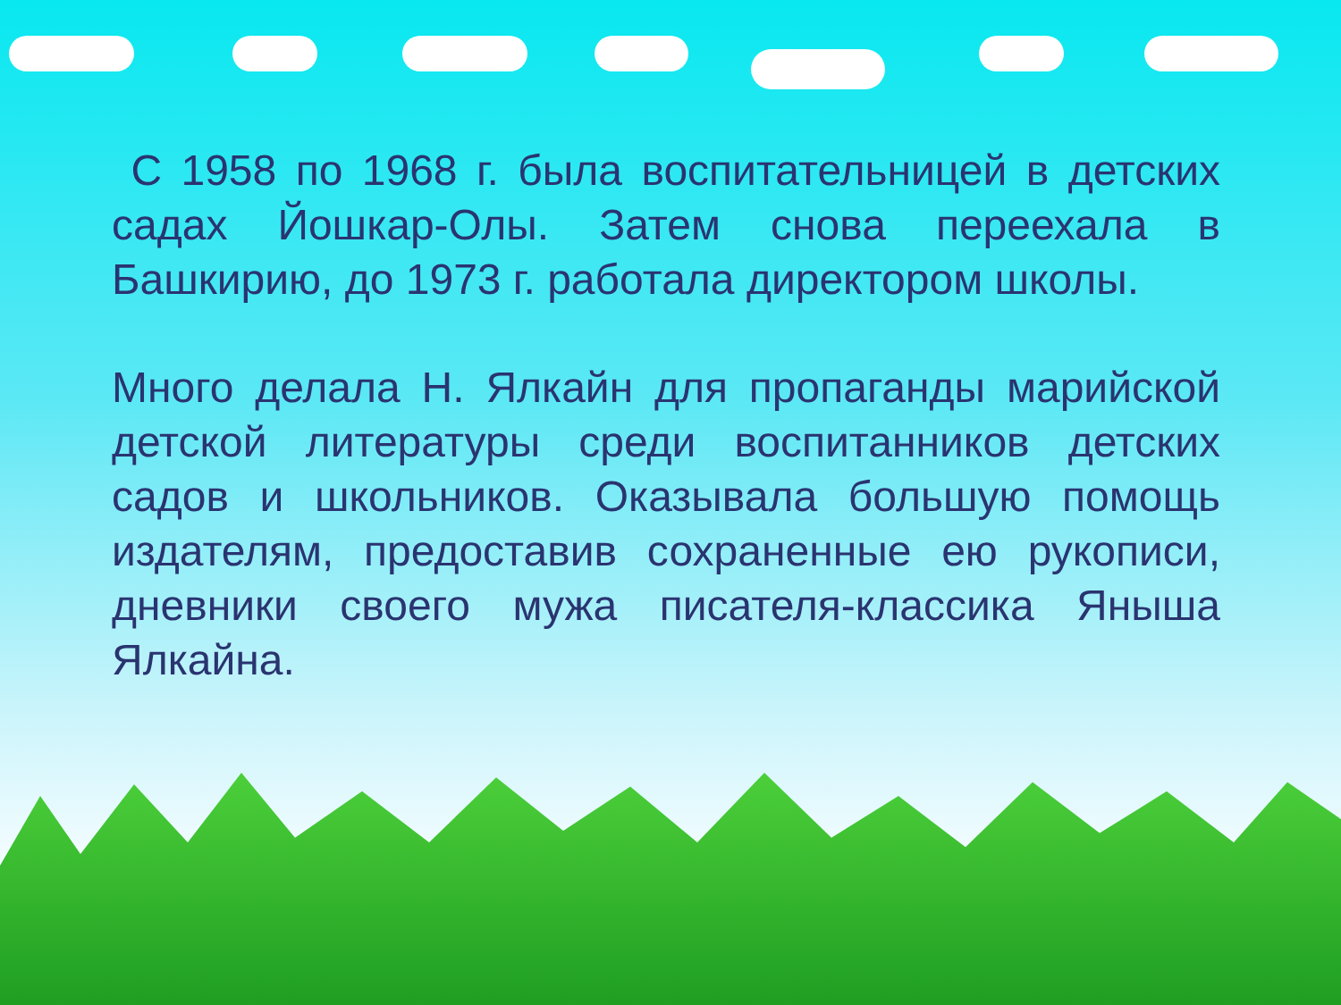С 1958 по 1968 г. была воспитательницей в детских садах Йошкар-Олы. Затем снова переехала в Башкирию, до 1973 г. работала директором школы.
Много делала Н. Ялкайн для пропаганды марийской детской литературы среди воспитанников детских садов и школьников. Оказывала большую помощь издателям, предоставив сохраненные ею рукописи, дневники своего мужа писателя-классика Яныша Ялкайна.